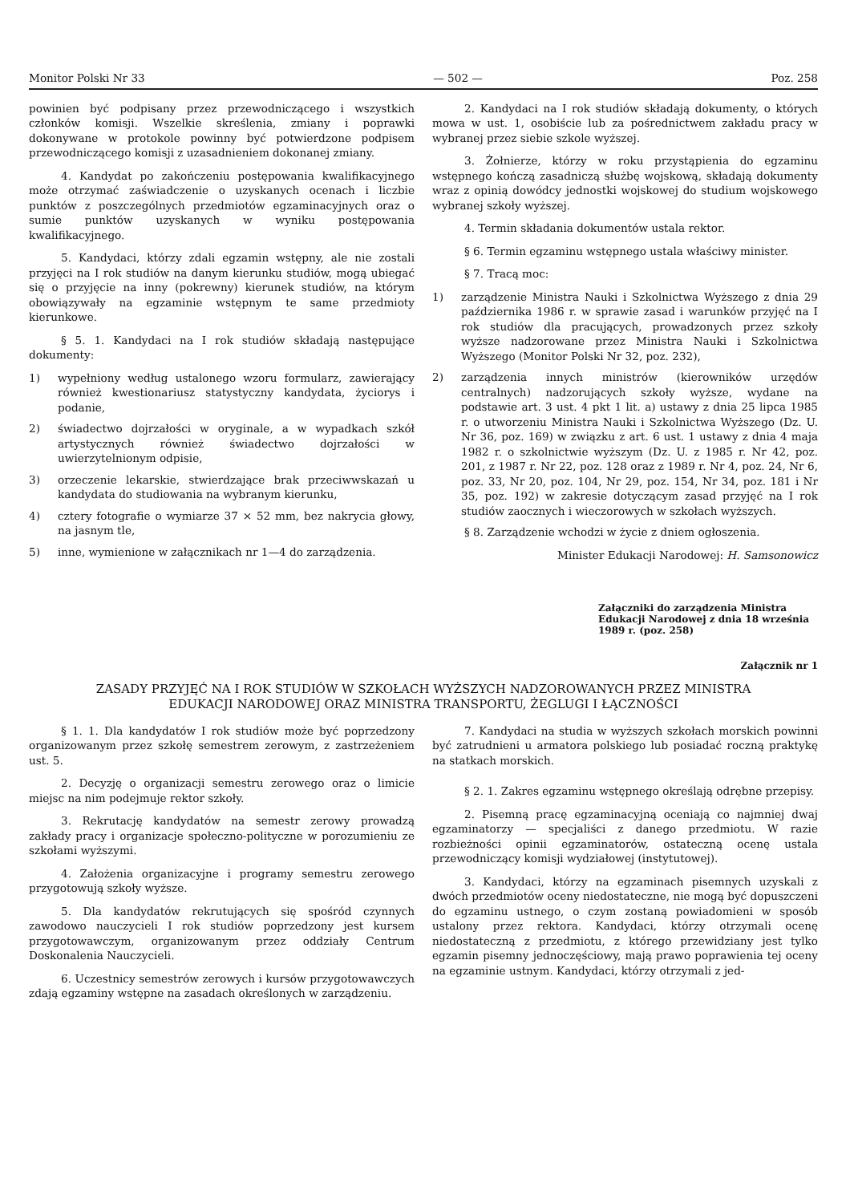Monitor Polski Nr 33 — 502 — Poz. 258
powinien być podpisany przez przewodniczącego i wszystkich członków komisji. Wszelkie skreślenia, zmiany i poprawki dokonywane w protokole powinny być potwierdzone podpisem przewodniczącego komisji z uzasadnieniem dokonanej zmiany.
4. Kandydat po zakończeniu postępowania kwalifikacyjnego może otrzymać zaświadczenie o uzyskanych ocenach i liczbie punktów z poszczególnych przedmiotów egzaminacyjnych oraz o sumie punktów uzyskanych w wyniku postępowania kwalifikacyjnego.
5. Kandydaci, którzy zdali egzamin wstępny, ale nie zostali przyjęci na I rok studiów na danym kierunku studiów, mogą ubiegać się o przyjęcie na inny (pokrewny) kierunek studiów, na którym obowiązywały na egzaminie wstępnym te same przedmioty kierunkowe.
§ 5. 1. Kandydaci na I rok studiów składają następujące dokumenty:
1) wypełniony według ustalonego wzoru formularz, zawierający również kwestionariusz statystyczny kandydata, życiorys i podanie,
2) świadectwo dojrzałości w oryginale, a w wypadkach szkół artystycznych również świadectwo dojrzałości w uwierzytelnionym odpisie,
3) orzeczenie lekarskie, stwierdzające brak przeciwwskazań u kandydata do studiowania na wybranym kierunku,
4) cztery fotografie o wymiarze 37 × 52 mm, bez nakrycia głowy, na jasnym tle,
5) inne, wymienione w załącznikach nr 1—4 do zarządzenia.
2. Kandydaci na I rok studiów składają dokumenty, o których mowa w ust. 1, osobiście lub za pośrednictwem zakładu pracy w wybranej przez siebie szkole wyższej.
3. Żołnierze, którzy w roku przystąpienia do egzaminu wstępnego kończą zasadniczą służbę wojskową, składają dokumenty wraz z opinią dowódcy jednostki wojskowej do studium wojskowego wybranej szkoły wyższej.
4. Termin składania dokumentów ustala rektor.
§ 6. Termin egzaminu wstępnego ustala właściwy minister.
§ 7. Tracą moc:
1) zarządzenie Ministra Nauki i Szkolnictwa Wyższego z dnia 29 października 1986 r. w sprawie zasad i warunków przyjęć na I rok studiów dla pracujących, prowadzonych przez szkoły wyższe nadzorowane przez Ministra Nauki i Szkolnictwa Wyższego (Monitor Polski Nr 32, poz. 232),
2) zarządzenia innych ministrów (kierowników urzędów centralnych) nadzorujących szkoły wyższe, wydane na podstawie art. 3 ust. 4 pkt 1 lit. a) ustawy z dnia 25 lipca 1985 r. o utworzeniu Ministra Nauki i Szkolnictwa Wyższego (Dz. U. Nr 36, poz. 169) w związku z art. 6 ust. 1 ustawy z dnia 4 maja 1982 r. o szkolnictwie wyższym (Dz. U. z 1985 r. Nr 42, poz. 201, z 1987 r. Nr 22, poz. 128 oraz z 1989 r. Nr 4, poz. 24, Nr 6, poz. 33, Nr 20, poz. 104, Nr 29, poz. 154, Nr 34, poz. 181 i Nr 35, poz. 192) w zakresie dotyczącym zasad przyjęć na I rok studiów zaocznych i wieczorowych w szkołach wyższych.
§ 8. Zarządzenie wchodzi w życie z dniem ogłoszenia.
Minister Edukacji Narodowej: H. Samsonowicz
Załączniki do zarządzenia Ministra Edukacji Narodowej z dnia 18 września 1989 r. (poz. 258)
Załącznik nr 1
ZASADY PRZYJĘĆ NA I ROK STUDIÓW W SZKOŁACH WYŻSZYCH NADZOROWANYCH PRZEZ MINISTRA
EDUKACJI NARODOWEJ ORAZ MINISTRA TRANSPORTU, ŻEGLUGI I ŁĄCZNOŚCI
§ 1. 1. Dla kandydatów I rok studiów może być poprzedzony organizowanym przez szkołę semestrem zerowym, z zastrzeżeniem ust. 5.
2. Decyzję o organizacji semestru zerowego oraz o limicie miejsc na nim podejmuje rektor szkoły.
3. Rekrutację kandydatów na semestr zerowy prowadzą zakłady pracy i organizacje społeczno-polityczne w porozumieniu ze szkołami wyższymi.
4. Założenia organizacyjne i programy semestru zerowego przygotowują szkoły wyższe.
5. Dla kandydatów rekrutujących się spośród czynnych zawodowo nauczycieli I rok studiów poprzedzony jest kursem przygotowawczym, organizowanym przez oddziały Centrum Doskonalenia Nauczycieli.
6. Uczestnicy semestrów zerowych i kursów przygotowawczych zdają egzaminy wstępne na zasadach określonych w zarządzeniu.
7. Kandydaci na studia w wyższych szkołach morskich powinni być zatrudnieni u armatora polskiego lub posiadać roczną praktykę na statkach morskich.
§ 2. 1. Zakres egzaminu wstępnego określają odrębne przepisy.
2. Pisemną pracę egzaminacyjną oceniają co najmniej dwaj egzaminatorzy — specjaliści z danego przedmiotu. W razie rozbieżności opinii egzaminatorów, ostateczną ocenę ustala przewodniczący komisji wydziałowej (instytutowej).
3. Kandydaci, którzy na egzaminach pisemnych uzyskali z dwóch przedmiotów oceny niedostateczne, nie mogą być dopuszczeni do egzaminu ustnego, o czym zostaną powiadomieni w sposób ustalony przez rektora. Kandydaci, którzy otrzymali ocenę niedostateczną z przedmiotu, z którego przewidziany jest tylko egzamin pisemny jednoczęściowy, mają prawo poprawienia tej oceny na egzaminie ustnym. Kandydaci, którzy otrzymali z jed-